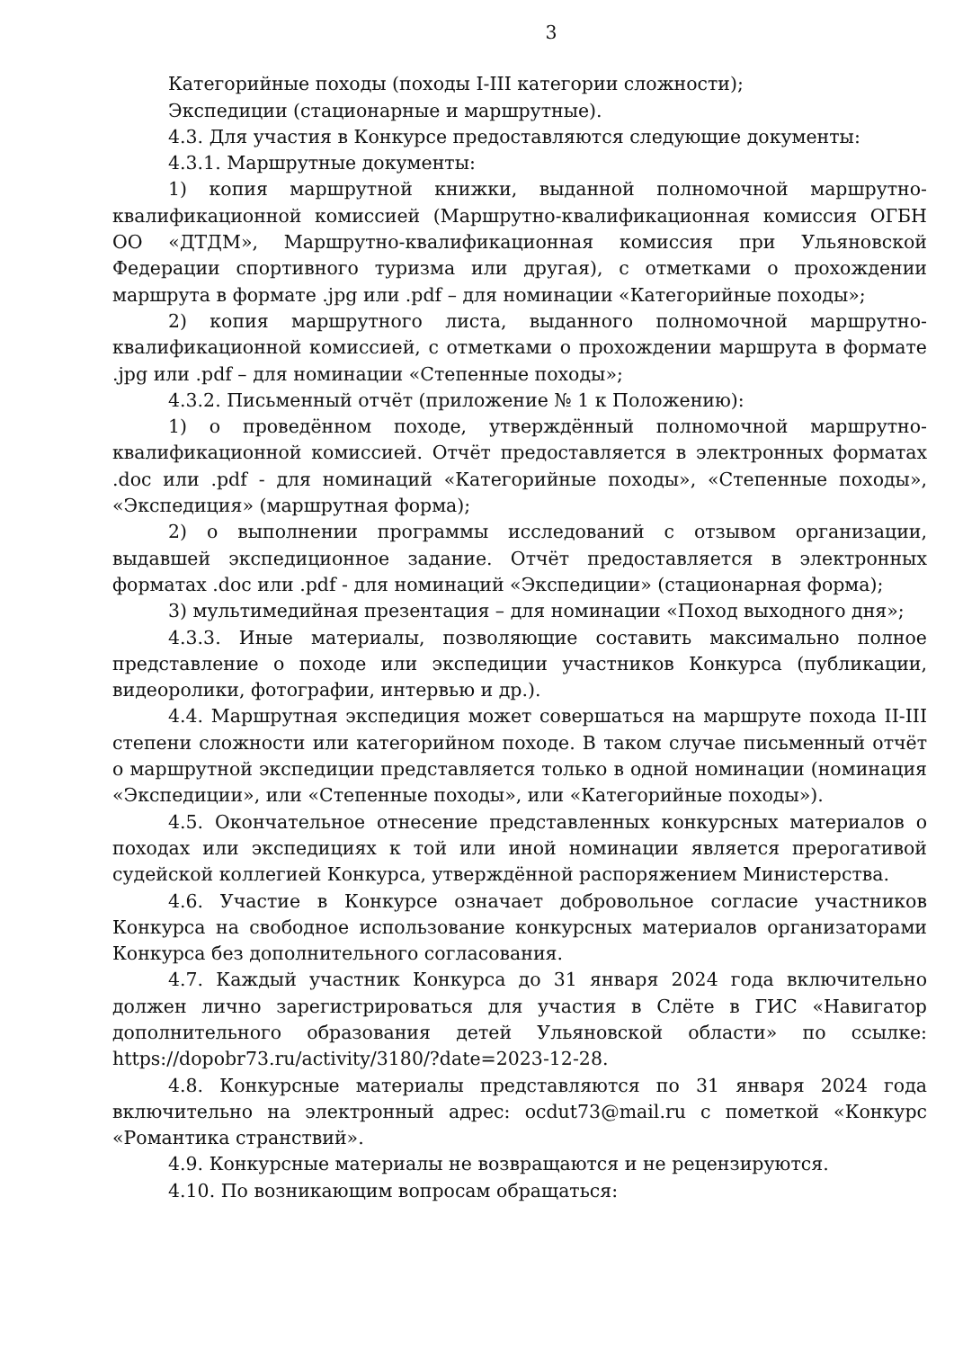3
Категорийные походы (походы I-III категории сложности);
Экспедиции (стационарные и маршрутные).
4.3. Для участия в Конкурсе предоставляются следующие документы:
4.3.1. Маршрутные документы:
1) копия маршрутной книжки, выданной полномочной маршрутно-квалификационной комиссией (Маршрутно-квалификационная комиссия ОГБН ОО «ДТДМ», Маршрутно-квалификационная комиссия при Ульяновской Федерации спортивного туризма или другая), с отметками о прохождении маршрута в формате .jpg или .pdf – для номинации «Категорийные походы»;
2) копия маршрутного листа, выданного полномочной маршрутно-квалификационной комиссией, с отметками о прохождении маршрута в формате .jpg или .pdf – для номинации «Степенные походы»;
4.3.2. Письменный отчёт (приложение № 1 к Положению):
1) о проведённом походе, утверждённый полномочной маршрутно-квалификационной комиссией. Отчёт предоставляется в электронных форматах .doc или .pdf - для номинаций «Категорийные походы», «Степенные походы», «Экспедиция» (маршрутная форма);
2) о выполнении программы исследований с отзывом организации, выдавшей экспедиционное задание. Отчёт предоставляется в электронных форматах .doc или .pdf - для номинаций «Экспедиции» (стационарная форма);
3) мультимедийная презентация – для номинации «Поход выходного дня»;
4.3.3. Иные материалы, позволяющие составить максимально полное представление о походе или экспедиции участников Конкурса (публикации, видеоролики, фотографии, интервью и др.).
4.4. Маршрутная экспедиция может совершаться на маршруте похода II-III степени сложности или категорийном походе. В таком случае письменный отчёт о маршрутной экспедиции представляется только в одной номинации (номинация «Экспедиции», или «Степенные походы», или «Категорийные походы»).
4.5. Окончательное отнесение представленных конкурсных материалов о походах или экспедициях к той или иной номинации является прерогативой судейской коллегией Конкурса, утверждённой распоряжением Министерства.
4.6. Участие в Конкурсе означает добровольное согласие участников Конкурса на свободное использование конкурсных материалов организаторами Конкурса без дополнительного согласования.
4.7. Каждый участник Конкурса до 31 января 2024 года включительно должен лично зарегистрироваться для участия в Слёте в ГИС «Навигатор дополнительного образования детей Ульяновской области» по ссылке: https://dopobr73.ru/activity/3180/?date=2023-12-28.
4.8. Конкурсные материалы представляются по 31 января 2024 года включительно на электронный адрес: ocdut73@mail.ru с пометкой «Конкурс «Романтика странствий».
4.9. Конкурсные материалы не возвращаются и не рецензируются.
4.10. По возникающим вопросам обращаться: